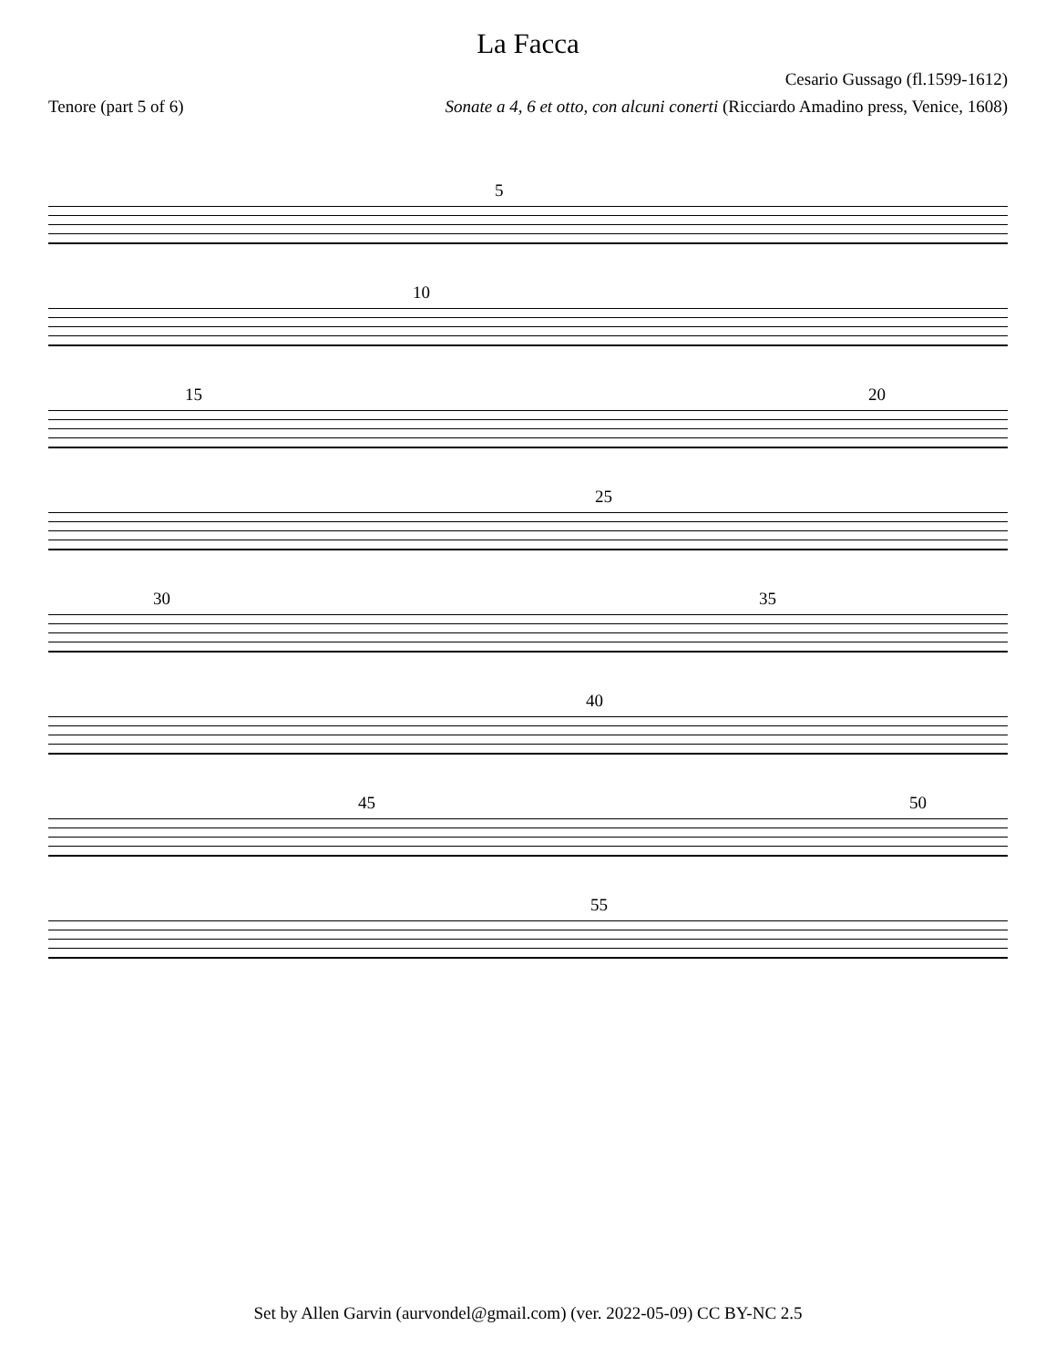La Facca
Cesario Gussago (fl.1599-1612)
Tenore (part 5 of 6) Sonate a 4, 6 et otto, con alcuni conerti (Ricciardo Amadino press, Venice, 1608)
5
10
15 20
25
30 35
40
45 50
55
Set by Allen Garvin (aurvondel@gmail.com) (ver. 2022-05-09) CC BY-NC 2.5